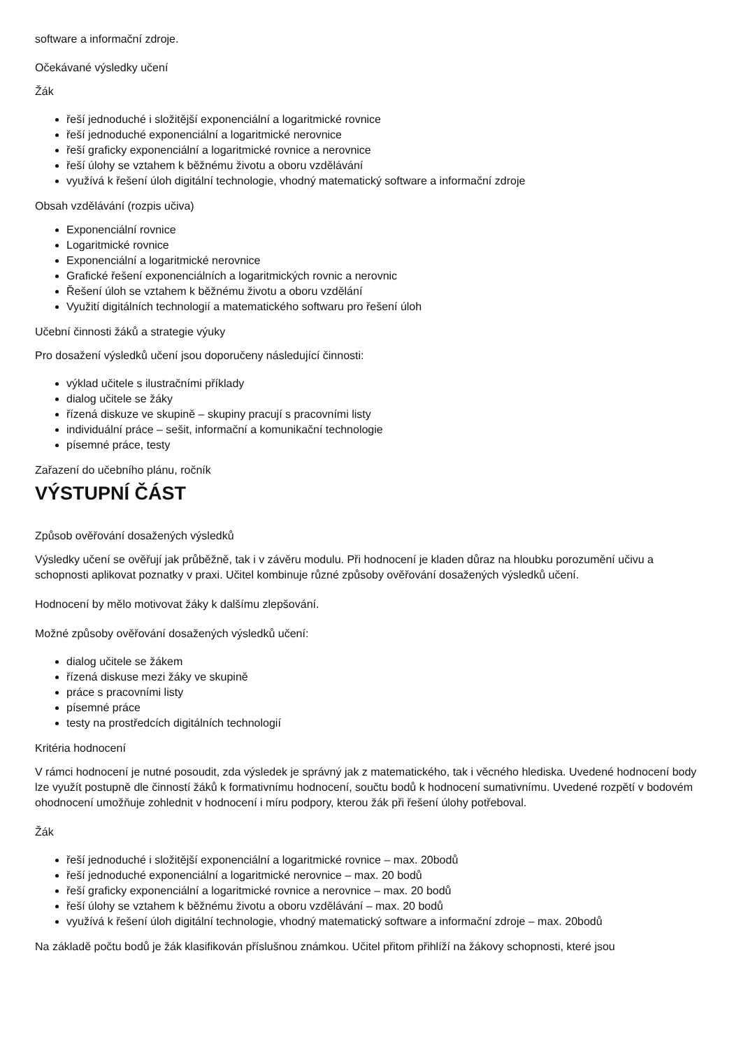software a informační zdroje.
Očekávané výsledky učení
Žák
řeší jednoduché i složitější exponenciální a logaritmické rovnice
řeší jednoduché exponenciální a logaritmické nerovnice
řeší graficky exponenciální a logaritmické rovnice a nerovnice
řeší úlohy se vztahem k běžnému životu a oboru vzdělávání
využívá k řešení úloh digitální technologie, vhodný matematický software a informační zdroje
Obsah vzdělávání (rozpis učiva)
Exponenciální rovnice
Logaritmické rovnice
Exponenciální a logaritmické nerovnice
Grafické řešení exponenciálních a logaritmických rovnic a nerovnic
Řešení úloh se vztahem k běžnému životu a oboru vzdělání
Využití digitálních technologií a matematického softwaru pro řešení úloh
Učební činnosti žáků a strategie výuky
Pro dosažení výsledků učení jsou doporučeny následující činnosti:
výklad učitele s ilustračními příklady
dialog učitele se žáky
řízená diskuze ve skupině – skupiny pracují s pracovními listy
individuální práce – sešit, informační a komunikační technologie
písemné práce, testy
Zařazení do učebního plánu, ročník
VÝSTUPNÍ ČÁST
Způsob ověřování dosažených výsledků
Výsledky učení se ověřují jak průběžně, tak i v závěru modulu. Při hodnocení je kladen důraz na hloubku porozumění učivu a schopnosti aplikovat poznatky v praxi. Učitel kombinuje různé způsoby ověřování dosažených výsledků učení.
Hodnocení by mělo motivovat žáky k dalšímu zlepšování.
Možné způsoby ověřování dosažených výsledků učení:
dialog učitele se žákem
řízená diskuse mezi žáky ve skupině
práce s pracovními listy
písemné práce
testy na prostředcích digitálních technologií
Kritéria hodnocení
V rámci hodnocení je nutné posoudit, zda výsledek je správný jak z matematického, tak i věcného hlediska. Uvedené hodnocení body lze využít postupně dle činností žáků k formativnímu hodnocení, součtu bodů k hodnocení sumativnímu. Uvedené rozpětí v bodovém ohodnocení umožňuje zohlednit v hodnocení i míru podpory, kterou žák při řešení úlohy potřeboval.
Žák
řeší jednoduché i složitější exponenciální a logaritmické rovnice – max. 20bodů
řeší jednoduché exponenciální a logaritmické nerovnice – max. 20 bodů
řeší graficky exponenciální a logaritmické rovnice a nerovnice – max. 20 bodů
řeší úlohy se vztahem k běžnému životu a oboru vzdělávání – max. 20 bodů
využívá k řešení úloh digitální technologie, vhodný matematický software a informační zdroje – max. 20bodů
Na základě počtu bodů je žák klasifikován příslušnou známkou. Učitel přitom přihlíží na žákovy schopnosti, které jsou